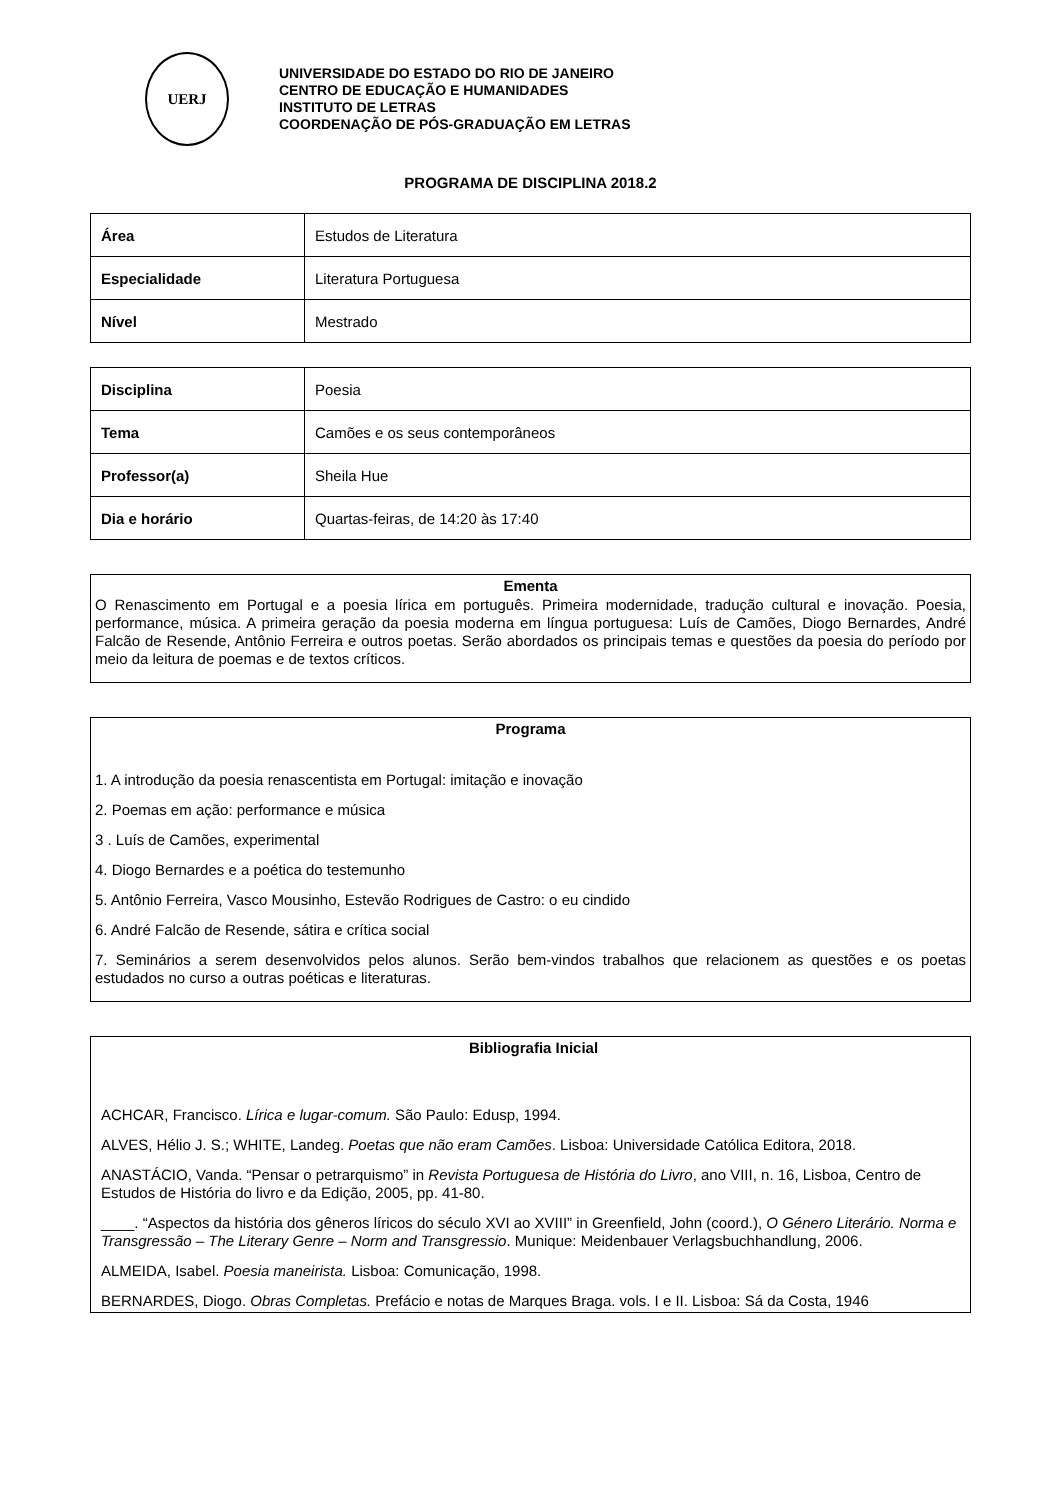UERJ
UNIVERSIDADE DO ESTADO DO RIO DE JANEIRO
CENTRO DE EDUCAÇÃO E HUMANIDADES
INSTITUTO DE LETRAS
COORDENAÇÃO DE PÓS-GRADUAÇÃO EM LETRAS
PROGRAMA DE DISCIPLINA 2018.2
| Área | Estudos de Literatura |
| Especialidade | Literatura Portuguesa |
| Nível | Mestrado |
| Disciplina | Poesia |
| Tema | Camões e os seus contemporâneos |
| Professor(a) | Sheila Hue |
| Dia e horário | Quartas-feiras, de 14:20 às 17:40 |
Ementa
O Renascimento em Portugal e a poesia lírica em português. Primeira modernidade, tradução cultural e inovação. Poesia, performance, música. A primeira geração da poesia moderna em língua portuguesa: Luís de Camões, Diogo Bernardes, André Falcão de Resende, Antônio Ferreira e outros poetas. Serão abordados os principais temas e questões da poesia do período por meio da leitura de poemas e de textos críticos.
Programa
1. A introdução da poesia renascentista em Portugal: imitação e inovação
2. Poemas em ação: performance e música
3 . Luís de Camões, experimental
4. Diogo Bernardes e a poética do testemunho
5. Antônio Ferreira, Vasco Mousinho, Estevão Rodrigues de Castro: o eu cindido
6. André Falcão de Resende, sátira e crítica social
7. Seminários a serem desenvolvidos pelos alunos. Serão bem-vindos trabalhos que relacionem as questões e os poetas estudados no curso a outras poéticas e literaturas.
Bibliografia Inicial
ACHCAR, Francisco. Lírica e lugar-comum. São Paulo: Edusp, 1994.
ALVES, Hélio J. S.; WHITE, Landeg. Poetas que não eram Camões. Lisboa: Universidade Católica Editora, 2018.
ANASTÁCIO, Vanda. “Pensar o petrarquismo” in Revista Portuguesa de História do Livro, ano VIII, n. 16, Lisboa, Centro de Estudos de História do livro e da Edição, 2005, pp. 41-80.
____. “Aspectos da história dos gêneros líricos do século XVI ao XVIII” in Greenfield, John (coord.), O Género Literário. Norma e Transgressão – The Literary Genre – Norm and Transgressio. Munique: Meidenbauer Verlagsbuchhandlung, 2006.
ALMEIDA, Isabel. Poesia maneirista. Lisboa: Comunicação, 1998.
BERNARDES, Diogo. Obras Completas. Prefácio e notas de Marques Braga. vols. I e II. Lisboa: Sá da Costa, 1946